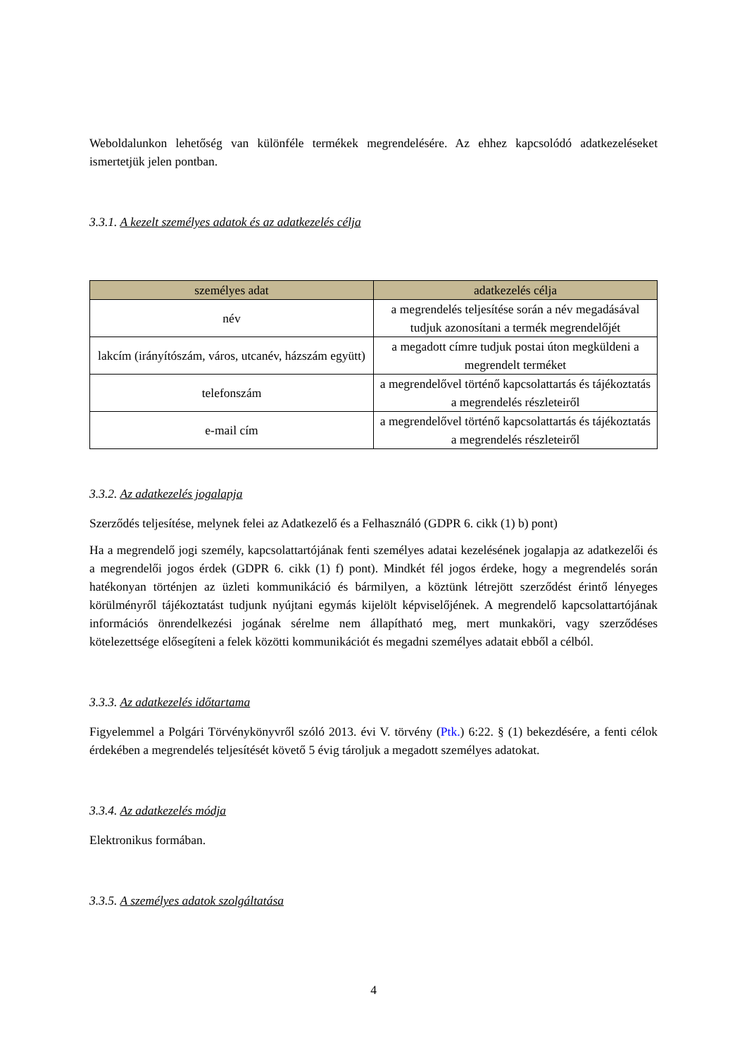Weboldalunkon lehetőség van különféle termékek megrendelésére. Az ehhez kapcsolódó adatkezeléseket ismertetjük jelen pontban.
3.3.1. A kezelt személyes adatok és az adatkezelés célja
| személyes adat | adatkezelés célja |
| --- | --- |
| név | a megrendelés teljesítése során a név megadásával tudjuk azonosítani a termék megrendelőjét |
| lakcím (irányítószám, város, utcanév, házszám együtt) | a megadott címre tudjuk postai úton megküldeni a megrendelt terméket |
| telefonszám | a megrendelővel történő kapcsolattartás és tájékoztatás a megrendelés részleteiről |
| e-mail cím | a megrendelővel történő kapcsolattartás és tájékoztatás a megrendelés részleteiről |
3.3.2. Az adatkezelés jogalapja
Szerződés teljesítése, melynek felei az Adatkezelő és a Felhasználó (GDPR 6. cikk (1) b) pont)
Ha a megrendelő jogi személy, kapcsolattartójának fenti személyes adatai kezelésének jogalapja az adatkezelői és a megrendelői jogos érdek (GDPR 6. cikk (1) f) pont). Mindkét fél jogos érdeke, hogy a megrendelés során hatékonyan történjen az üzleti kommunikáció és bármilyen, a köztünk létrejött szerződést érintő lényeges körülményről tájékoztatást tudjunk nyújtani egymás kijelölt képviselőjének. A megrendelő kapcsolattartójának információs önrendelkezési jogának sérelme nem állapítható meg, mert munkaköri, vagy szerződéses kötelezettsége elősegíteni a felek közötti kommunikációt és megadni személyes adatait ebből a célból.
3.3.3. Az adatkezelés időtartama
Figyelemmel a Polgári Törvénykönyvről szóló 2013. évi V. törvény (Ptk.) 6:22. § (1) bekezdésére, a fenti célok érdekében a megrendelés teljesítését követő 5 évig tároljuk a megadott személyes adatokat.
3.3.4. Az adatkezelés módja
Elektronikus formában.
3.3.5. A személyes adatok szolgáltatása
4